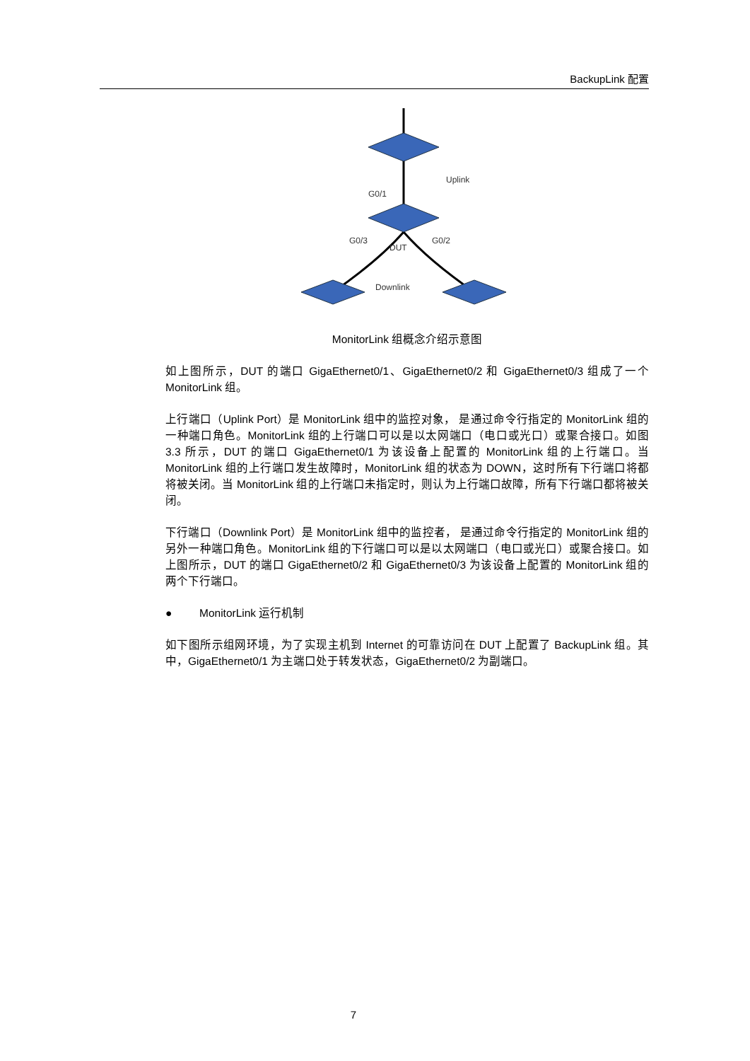BackupLink 配置
Uplink
G0/1
G0/3
G0/2
DUT
Downlink
MonitorLink 组概念介绍示意图
如上图所示，DUT 的端口 GigaEthernet0/1、GigaEthernet0/2 和 GigaEthernet0/3 组成了一个 MonitorLink 组。
上行端口（Uplink Port）是 MonitorLink 组中的监控对象， 是通过命令行指定的 MonitorLink 组的一种端口角色。MonitorLink 组的上行端口可以是以太网端口（电口或光口）或聚合接口。如图 3.3 所示，DUT 的端口 GigaEthernet0/1 为该设备上配置的 MonitorLink 组的上行端口。当 MonitorLink 组的上行端口发生故障时，MonitorLink 组的状态为 DOWN，这时所有下行端口将都将被关闭。当 MonitorLink 组的上行端口未指定时，则认为上行端口故障，所有下行端口都将被关闭。
下行端口（Downlink Port）是 MonitorLink 组中的监控者， 是通过命令行指定的 MonitorLink 组的另外一种端口角色。MonitorLink 组的下行端口可以是以太网端口（电口或光口）或聚合接口。如上图所示，DUT 的端口 GigaEthernet0/2 和 GigaEthernet0/3 为该设备上配置的 MonitorLink 组的两个下行端口。
● MonitorLink 运行机制
如下图所示组网环境，为了实现主机到 Internet 的可靠访问在 DUT 上配置了 BackupLink 组。其中，GigaEthernet0/1 为主端口处于转发状态，GigaEthernet0/2 为副端口。
7